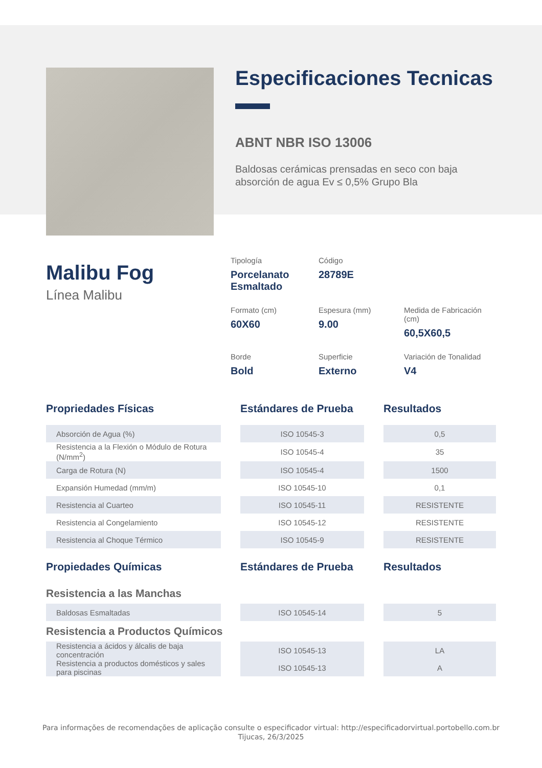Especificaciones Tecnicas
ABNT NBR ISO 13006
Baldosas cerámicas prensadas en seco con baja absorción de agua Ev ≤ 0,5% Grupo Bla
Malibu Fog
Línea Malibu
Tipología
Porcelanato Esmaltado
Código
28789E
Formato (cm)
60X60
Espesura (mm)
9.00
Medida de Fabricación (cm)
60,5X60,5
Borde
Bold
Superficie
Externo
Variación de Tonalidad
V4
| Propriedades Físicas | | Estándares de Prueba | | Resultados |
| --- | --- | --- | --- | --- |
| Absorción de Agua (%) | | ISO 10545-3 | | 0,5 |
| Resistencia a la Flexión o Módulo de Rotura (N/mm<sup>2</sup>) | | ISO 10545-4 | | 35 |
| Carga de Rotura (N) | | ISO 10545-4 | | 1500 |
| Expansión Humedad (mm/m) | | ISO 10545-10 | | 0,1 |
| Resistencia al Cuarteo | | ISO 10545-11 | | RESISTENTE |
| Resistencia al Congelamiento | | ISO 10545-12 | | RESISTENTE |
| Resistencia al Choque Térmico | | ISO 10545-9 | | RESISTENTE |
| Propiedades Químicas | | Estándares de Prueba | | Resultados |
| Resistencia a las Manchas | | | | |
| Baldosas Esmaltadas | | ISO 10545-14 | | 5 |
| Resistencia a Productos Químicos | | | | |
| Resistencia a ácidos y álcalis de baja concentración | | ISO 10545-13 | | LA |
| Resistencia a productos domésticos y sales para piscinas | | ISO 10545-13 | | A |
Para informações de recomendações de aplicação consulte o especificador virtual: http://especificadorvirtual.portobello.com.br
Tijucas, 26/3/2025